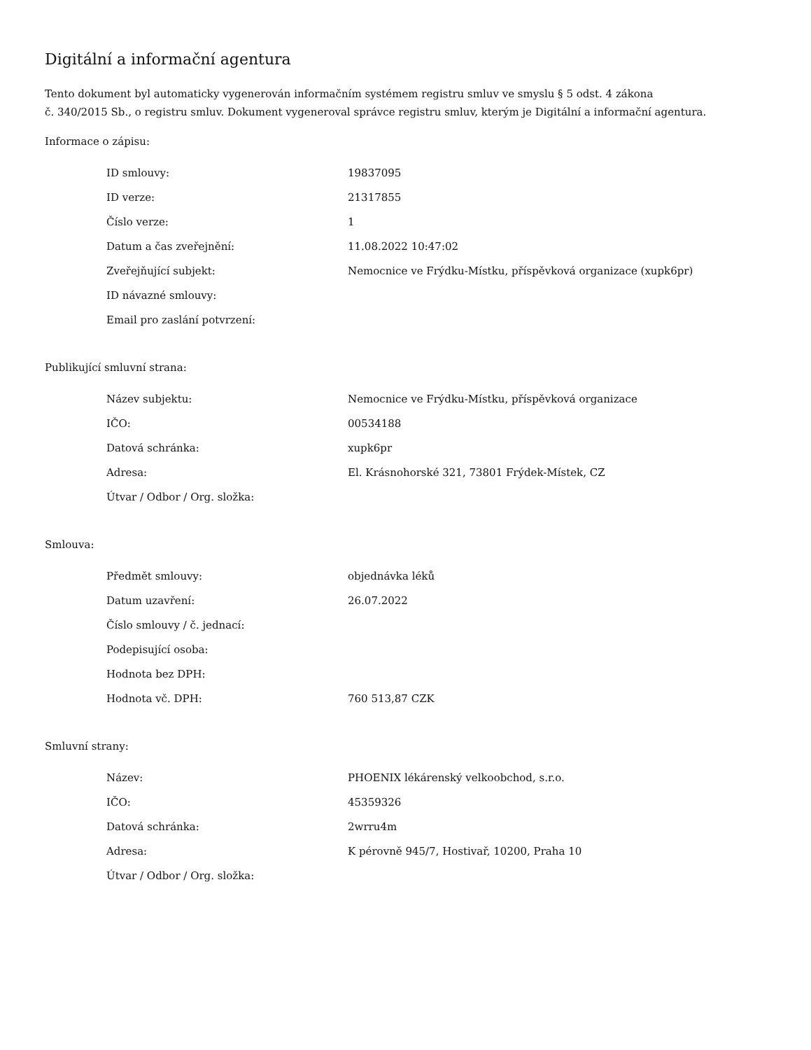Digitální a informační agentura
Tento dokument byl automaticky vygenerován informačním systémem registru smluv ve smyslu § 5 odst. 4 zákona
č. 340/2015 Sb., o registru smluv. Dokument vygeneroval správce registru smluv, kterým je Digitální a informační agentura.
Informace o zápisu:
| ID smlouvy: | 19837095 |
| ID verze: | 21317855 |
| Číslo verze: | 1 |
| Datum a čas zveřejnění: | 11.08.2022 10:47:02 |
| Zveřejňující subjekt: | Nemocnice ve Frýdku-Místku, příspěvková organizace (xupk6pr) |
| ID návazné smlouvy: | |
| Email pro zaslání potvrzení: | |
Publikující smluvní strana:
| Název subjektu: | Nemocnice ve Frýdku-Místku, příspěvková organizace |
| IČO: | 00534188 |
| Datová schránka: | xupk6pr |
| Adresa: | El. Krásnohorské 321, 73801 Frýdek-Místek, CZ |
| Útvar / Odbor / Org. složka: | |
Smlouva:
| Předmět smlouvy: | objednávka léků |
| Datum uzavření: | 26.07.2022 |
| Číslo smlouvy / č. jednací: | |
| Podepisující osoba: | |
| Hodnota bez DPH: | |
| Hodnota vč. DPH: | 760 513,87 CZK |
Smluvní strany:
| Název: | PHOENIX lékárenský velkoobchod, s.r.o. |
| IČO: | 45359326 |
| Datová schránka: | 2wrru4m |
| Adresa: | K pérovně 945/7, Hostivař, 10200, Praha 10 |
| Útvar / Odbor / Org. složka: | |